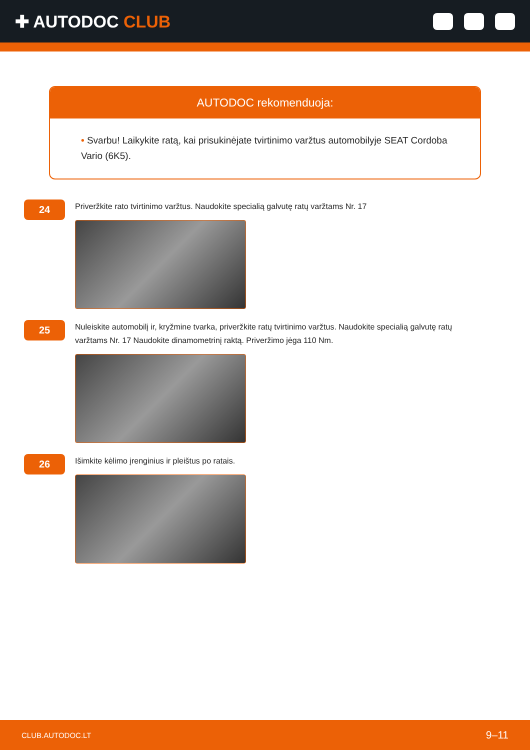✚ AUTODOC CLUB
AUTODOC rekomenduoja:
• Svarbu! Laikykite ratą, kai prisukinėjate tvirtinimo varžtus automobilyje SEAT Cordoba Vario (6K5).
24
Priveržkite rato tvirtinimo varžtus. Naudokite specialią galvutę ratų varžtams Nr. 17
25
Nuleiskite automobilį ir, kryžmine tvarka, priveržkite ratų tvirtinimo varžtus. Naudokite specialią galvutę ratų varžtams Nr. 17 Naudokite dinamometrinį raktą. Priveržimo jėga 110 Nm.
26
Išimkite kėlimo įrenginius ir pleištus po ratais.
CLUB.AUTODOC.LT 9–11